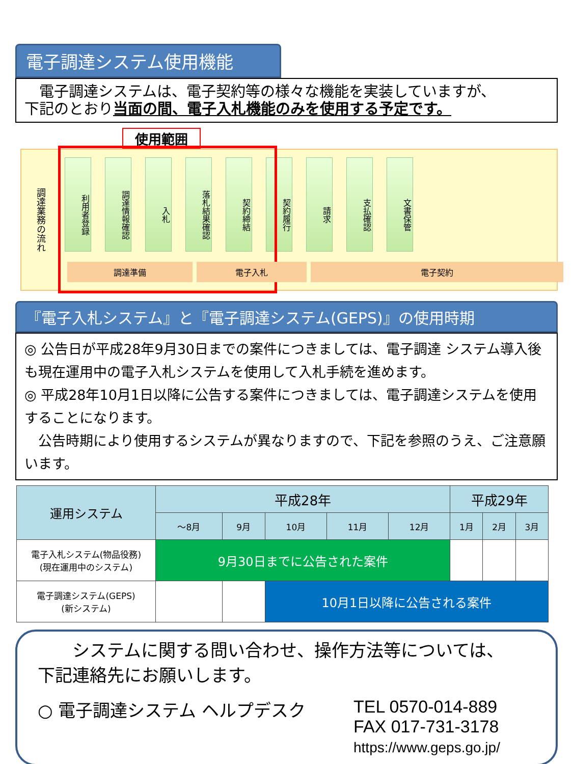電子調達システム使用機能
　電子調達システムは、電子契約等の様々な機能を実装していますが、
下記のとおり当面の間、電子入札機能のみを使用する予定です。
使用範囲
調達業務の流れ
利用者登録
調達情報確認
入札
落札結果確認
契約締結
契約履行
請求
支払確認
文書保管
調達準備 電子入札 電子契約
『電子入札システム』と『電子調達システム(GEPS)』の使用時期
◎ 公告日が平成28年9月30日までの案件につきましては、電子調達 システム導入後も現在運用中の電子入札システムを使用して入札手続を進めます。
◎ 平成28年10月1日以降に公告する案件につきましては、電子調達システムを使用することになります。
　公告時期により使用するシステムが異なりますので、下記を参照のうえ、ご注意願います。
| 運用システム | 平成28年 | | | | | 平成29年 | | |
| --- | --- | --- | --- | --- | --- | --- | --- | --- |
| | ～8月 | 9月 | 10月 | 11月 | 12月 | 1月 | 2月 | 3月 |
| 電子入札システム(物品役務) (現在運用中のシステム) | 9月30日までに公告された案件 | | | | | | | |
| 電子調達システム(GEPS) (新システム) | | | 10月1日以降に公告される案件 | | | | | |
　　システムに関する問い合わせ、操作方法等については、
下記連絡先にお願いします。
○ 電子調達システム ヘルプデスク TEL 0570-014-889
FAX 017-731-3178
https://www.geps.go.jp/